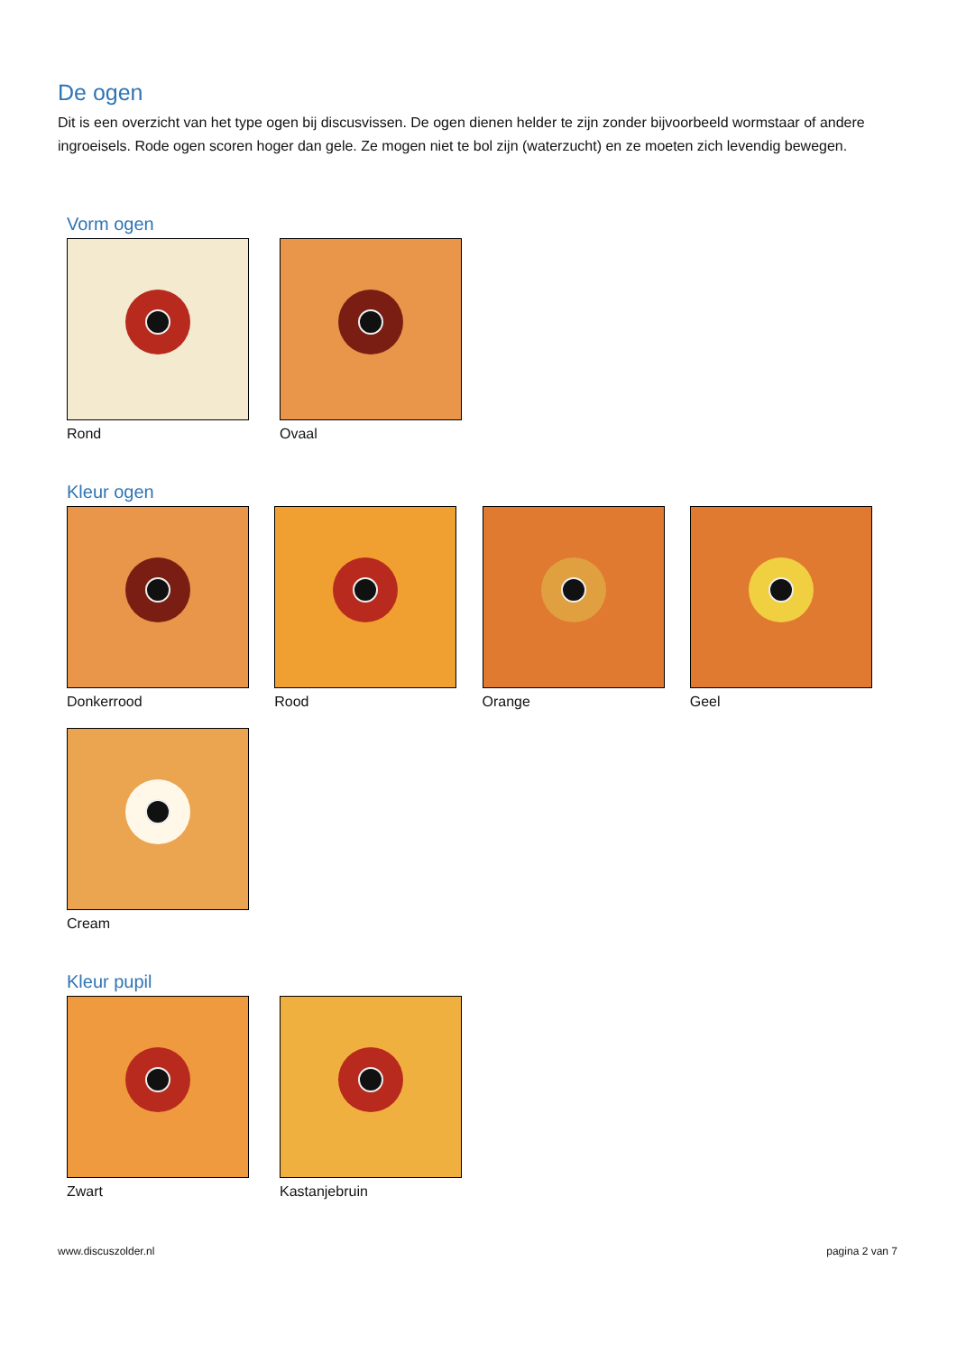De ogen
Dit is een overzicht van het type ogen bij discusvissen. De ogen dienen helder te zijn zonder bijvoorbeeld wormstaar of andere ingroeisels. Rode ogen scoren hoger dan gele. Ze mogen niet te bol zijn (waterzucht) en ze moeten zich levendig bewegen.
Vorm ogen
Rond Ovaal
Kleur ogen
Donkerrood Rood Orange Geel
Cream
Kleur pupil
Zwart Kastanjebruin
www.discuszolder.nl pagina 2 van 7